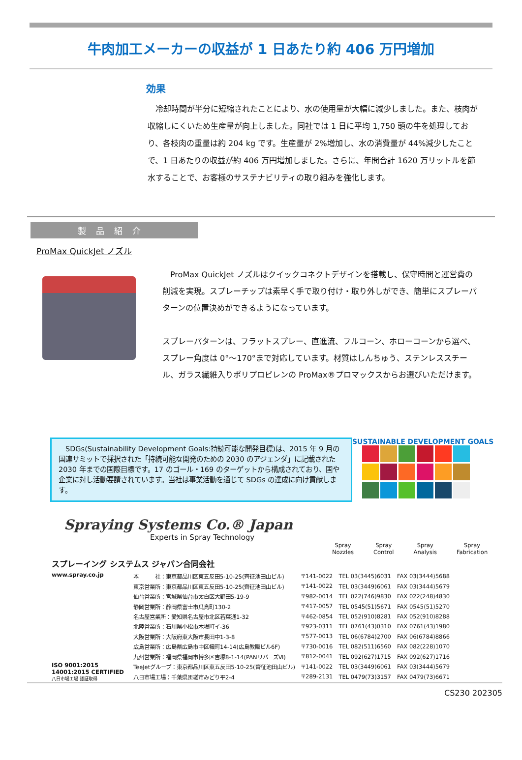牛肉加工メーカーの収益が 1 日あたり約 406 万円増加
効果
　冷却時間が半分に短縮されたことにより、水の使用量が大幅に減少しました。また、枝肉が収縮しにくいため生産量が向上しました。同社では 1 日に平均 1,750 頭の牛を処理しており、各枝肉の重量は約 204 kg です。生産量が 2%増加し、水の消費量が 44%減少したことで、1 日あたりの収益が約 406 万円増加しました。さらに、年間合計 1620 万リットルを節水することで、お客様のサステナビリティの取り組みを強化します。
製品紹介
ProMax QuickJet ノズル
　ProMax QuickJet ノズルはクイックコネクトデザインを搭載し、保守時間と運営費の削減を実現。スプレーチップは素早く手で取り付け・取り外しができ、簡単にスプレーパターンの位置決めができるようになっています。
スプレーパターンは、フラットスプレー、直進流、フルコーン、ホローコーンから選べ、スプレー角度は 0°～170°まで対応しています。材質はしんちゅう、ステンレススチール、ガラス繊維入りポリプロピレンの ProMax®プロマックスからお選びいただけます。
　SDGs(Sustainability Development Goals:持続可能な開発目標)は、2015 年 9 月の国連サミットで採択された「持続可能な開発のための 2030 のアジェンダ」に記載された 2030 年までの国際目標です。17 のゴール・169 のターゲットから構成されており、国や企業に対し活動要請されています。当社は事業活動を通じて SDGs の達成に向け貢献します。
SUSTAINABLE DEVELOPMENT GOALS
Spraying Systems Co.® Japan
Experts in Spray Technology
Spray
Nozzles Spray
Control Spray
Analysis Spray
Fabrication
スプレーイング システムス ジャパン合同会社
www.spray.co.jp
ISO 9001:2015 14001:2015 CERTIFIED
八日市場工場 認証取得
| 本 社：東京都品川区東五反田5-10-25(齊征池田山ビル) | 〒141-0022 | TEL 03(3445)6031 | FAX 03(3444)5688 |
| 東京営業所：東京都品川区東五反田5-10-25(齊征池田山ビル) | 〒141-0022 | TEL 03(3449)6061 | FAX 03(3444)5679 |
| 仙台営業所：宮城県仙台市太白区大野田5-19-9 | 〒982-0014 | TEL 022(746)9830 | FAX 022(248)4830 |
| 静岡営業所：静岡県富士市瓜島町130-2 | 〒417-0057 | TEL 0545(51)5671 | FAX 0545(51)5270 |
| 名古屋営業所：愛知県名古屋市北区若葉通1-32 | 〒462-0854 | TEL 052(910)8281 | FAX 052(910)8288 |
| 北陸営業所：石川県小松市木場町イ-36 | 〒923-0311 | TEL 0761(43)0310 | FAX 0761(43)1980 |
| 大阪営業所：大阪府東大阪市長田中1-3-8 | 〒577-0013 | TEL 06(6784)2700 | FAX 06(6784)8866 |
| 広島営業所：広島県広島市中区幟町14-14(広島教販ビル6F) | 〒730-0016 | TEL 082(511)6560 | FAX 082(228)1070 |
| 九州営業所：福岡県福岡市博多区吉塚8-1-14(PANリバーズⅥ) | 〒812-0041 | TEL 092(627)1715 | FAX 092(627)1716 |
| TeeJetグループ：東京都品川区東五反田5-10-25(齊征池田山ビル) | 〒141-0022 | TEL 03(3449)6061 | FAX 03(3444)5679 |
| 八日市場工場：千葉県匝瑳市みどり平2-4 | 〒289-2131 | TEL 0479(73)3157 | FAX 0479(73)6671 |
CS230 202305